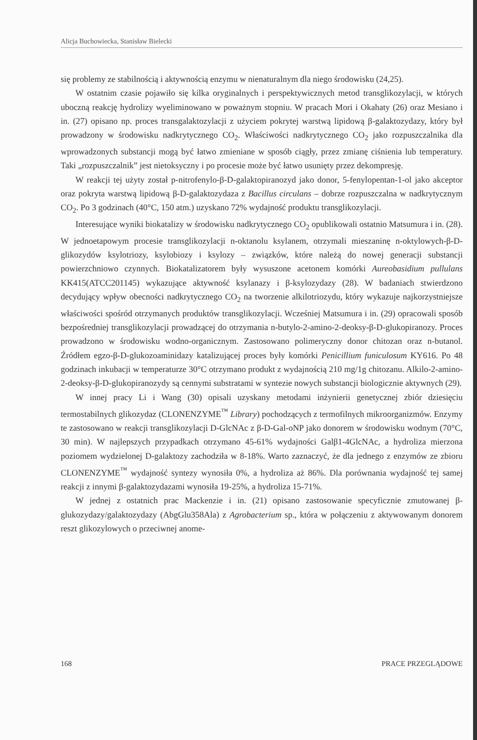Alicja Buchowiecka, Stanisław Bielecki
się problemy ze stabilnością i aktywnością enzymu w nienaturalnym dla niego środowisku (24,25).
W ostatnim czasie pojawiło się kilka oryginalnych i perspektywicznych metod transglikozylacji, w których uboczną reakcję hydrolizy wyeliminowano w poważnym stopniu. W pracach Mori i Okahaty (26) oraz Mesiano i in. (27) opisano np. proces transgalaktozylacji z użyciem pokrytej warstwą lipidową β-galaktozydazy, który był prowadzony w środowisku nadkrytycznego CO<sub>2</sub>. Właściwości nadkrytycznego CO<sub>2</sub> jako rozpuszczalnika dla wprowadzonych substancji mogą być łatwo zmieniane w sposób ciągły, przez zmianę ciśnienia lub temperatury. Taki „rozpuszczalnik” jest nietoksyczny i po procesie może być łatwo usunięty przez dekompresję.
W reakcji tej użyty został p-nitrofenylo-β-D-galaktopiranozyd jako donor, 5-fenylopentan-1-ol jako akceptor oraz pokryta warstwą lipidową β-D-galaktozydaza z Bacillus circulans – dobrze rozpuszczalna w nadkrytycznym CO<sub>2</sub>. Po 3 godzinach (40°C, 150 atm.) uzyskano 72% wydajność produktu transglikozylacji.
Interesujące wyniki biokatalizy w środowisku nadkrytycznego CO<sub>2</sub> opublikowali ostatnio Matsumura i in. (28). W jednoetapowym procesie transglikozylacji n-oktanolu ksylanem, otrzymali mieszaninę n-oktylowych-β-D-glikozydów ksylotriozy, ksylobiozy i ksylozy – związków, które należą do nowej generacji substancji powierzchniowo czynnych. Biokatalizatorem były wysuszone acetonem komórki Aureobasidium pullulans KK415(ATCC201145) wykazujące aktywność ksylanazy i β-ksylozydazy (28). W badaniach stwierdzono decydujący wpływ obecności nadkrytycznego CO<sub>2</sub> na tworzenie alkilotriozydu, który wykazuje najkorzystniejsze właściwości spośród otrzymanych produktów transglikozylacji. Wcześniej Matsumura i in. (29) opracowali sposób bezpośredniej transglikozylacji prowadzącej do otrzymania n-butylo-2-amino-2-deoksy-β-D-glukopiranozy. Proces prowadzono w środowisku wodno-organicznym. Zastosowano polimeryczny donor chitozan oraz n-butanol. Źródłem egzo-β-D-glukozoaminidazy katalizującej proces były komórki Penicillium funiculosum KY616. Po 48 godzinach inkubacji w temperaturze 30°C otrzymano produkt z wydajnością 210 mg/1g chitozanu. Alkilo-2-amino-2-deoksy-β-D-glukopiranozydy są cennymi substratami w syntezie nowych substancji biologicznie aktywnych (29).
W innej pracy Li i Wang (30) opisali uzyskany metodami inżynierii genetycznej zbiór dziesięciu termostabilnych glikozydaz (CLONENZYME<sup>™</sup> Library) pochodzących z termofilnych mikroorganizmów. Enzymy te zastosowano w reakcji transglikozylacji D-GlcNAc z β-D-Gal-oNP jako donorem w środowisku wodnym (70°C, 30 min). W najlepszych przypadkach otrzymano 45-61% wydajności Galβ1-4GlcNAc, a hydroliza mierzona poziomem wydzielonej D-galaktozy zachodziła w 8-18%. Warto zaznaczyć, że dla jednego z enzymów ze zbioru CLONENZYME<sup>™</sup> wydajność syntezy wynosiła 0%, a hydroliza aż 86%. Dla porównania wydajność tej samej reakcji z innymi β-galaktozydazami wynosiła 19-25%, a hydroliza 15-71%.
W jednej z ostatnich prac Mackenzie i in. (21) opisano zastosowanie specyficznie zmutowanej β-glukozydazy/galaktozydazy (AbgGlu358Ala) z Agrobacterium sp., która w połączeniu z aktywowanym donorem reszt glikozylowych o przeciwnej anome-
168 PRACE PRZEGLĄDOWE